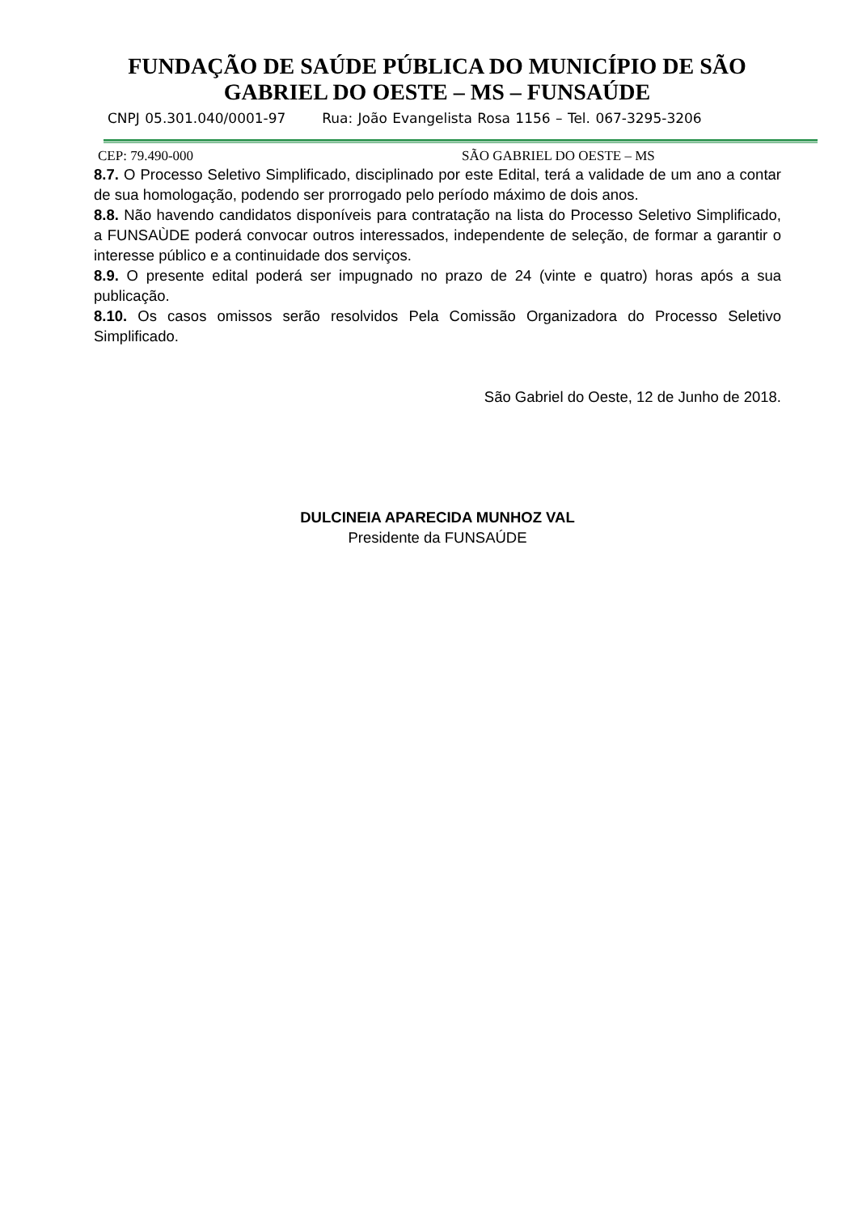FUNDAÇÃO DE SAÚDE PÚBLICA DO MUNICÍPIO DE SÃO
GABRIEL DO OESTE – MS – FUNSAÚDE
CNPJ 05.301.040/0001-97 Rua: João Evangelista Rosa 1156 – Tel. 067-3295-3206
CEP: 79.490-000 SÃO GABRIEL DO OESTE – MS
8.7. O Processo Seletivo Simplificado, disciplinado por este Edital, terá a validade de um ano a contar de sua homologação, podendo ser prorrogado pelo período máximo de dois anos.
8.8. Não havendo candidatos disponíveis para contratação na lista do Processo Seletivo Simplificado, a FUNSAÙDE poderá convocar outros interessados, independente de seleção, de formar a garantir o interesse público e a continuidade dos serviços.
8.9. O presente edital poderá ser impugnado no prazo de 24 (vinte e quatro) horas após a sua publicação.
8.10. Os casos omissos serão resolvidos Pela Comissão Organizadora do Processo Seletivo Simplificado.
São Gabriel do Oeste, 12 de Junho de 2018.
DULCINEIA APARECIDA MUNHOZ VAL
Presidente da FUNSAÚDE